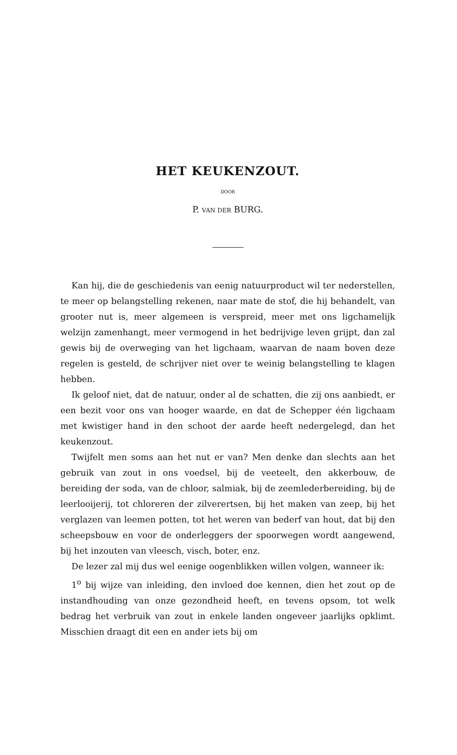HET KEUKENZOUT.
DOOR
P. VAN DER BURG.
Kan hij, die de geschiedenis van eenig natuurproduct wil ter nederstellen, te meer op belangstelling rekenen, naar mate de stof, die hij behandelt, van grooter nut is, meer algemeen is verspreid, meer met ons ligchamelijk welzijn zamenhangt, meer vermogend in het bedrijvige leven grijpt, dan zal gewis bij de overweging van het ligchaam, waarvan de naam boven deze regelen is gesteld, de schrijver niet over te weinig belangstelling te klagen hebben.
Ik geloof niet, dat de natuur, onder al de schatten, die zij ons aanbiedt, er een bezit voor ons van hooger waarde, en dat de Schepper één ligchaam met kwistiger hand in den schoot der aarde heeft nedergelegd, dan het keukenzout.
Twijfelt men soms aan het nut er van? Men denke dan slechts aan het gebruik van zout in ons voedsel, bij de veeteelt, den akkerbouw, de bereiding der soda, van de chloor, salmiak, bij de zeemlederbereiding, bij de leerlooijerij, tot chloreren der zilverertsen, bij het maken van zeep, bij het verglazen van leemen potten, tot het weren van bederf van hout, dat bij den scheepsbouw en voor de onderleggers der spoorwegen wordt aangewend, bij het inzouten van vleesch, visch, boter, enz.
De lezer zal mij dus wel eenige oogenblikken willen volgen, wanneer ik:
1<sup>o</sup> bij wijze van inleiding, den invloed doe kennen, dien het zout op de instandhouding van onze gezondheid heeft, en tevens opsom, tot welk bedrag het verbruik van zout in enkele landen ongeveer jaarlijks opklimt. Misschien draagt dit een en ander iets bij om